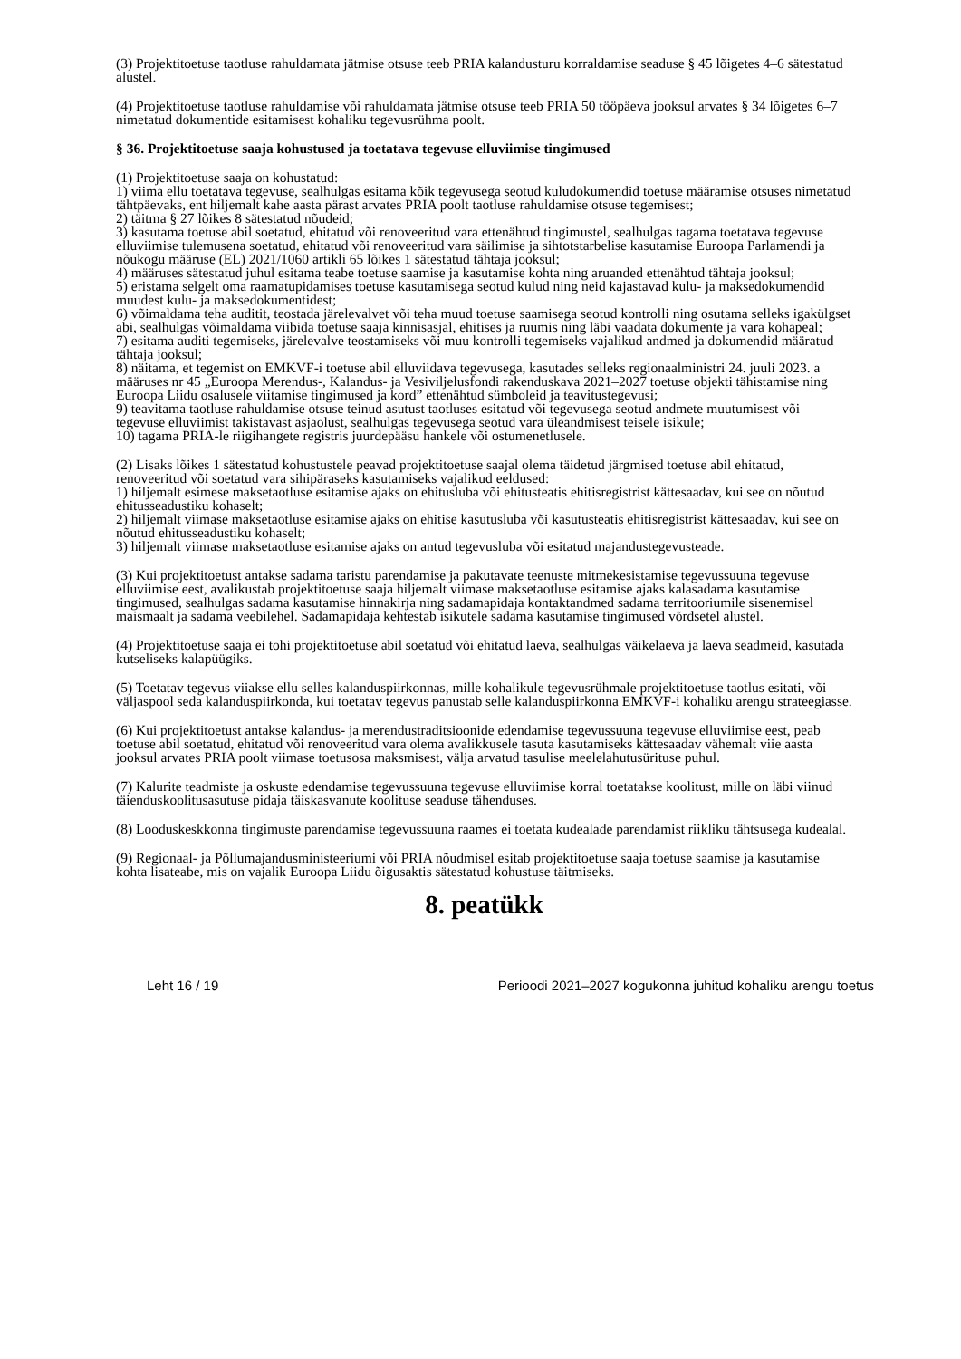(3) Projektitoetuse taotluse rahuldamata jätmise otsuse teeb PRIA kalandusturu korraldamise seaduse § 45 lõigetes 4–6 sätestatud alustel.
(4) Projektitoetuse taotluse rahuldamise või rahuldamata jätmise otsuse teeb PRIA 50 tööpäeva jooksul arvates § 34 lõigetes 6–7 nimetatud dokumentide esitamisest kohaliku tegevusrühma poolt.
§ 36. Projektitoetuse saaja kohustused ja toetatava tegevuse elluviimise tingimused
(1) Projektitoetuse saaja on kohustatud:
1) viima ellu toetatava tegevuse, sealhulgas esitama kõik tegevusega seotud kuludokumendid toetuse määramise otsuses nimetatud tähtpäevaks, ent hiljemalt kahe aasta pärast arvates PRIA poolt taotluse rahuldamise otsuse tegemisest;
2) täitma § 27 lõikes 8 sätestatud nõudeid;
3) kasutama toetuse abil soetatud, ehitatud või renoveeritud vara ettenähtud tingimustel, sealhulgas tagama toetatava tegevuse elluviimise tulemusena soetatud, ehitatud või renoveeritud vara säilimise ja sihtotstarbelise kasutamise Euroopa Parlamendi ja nõukogu määruse (EL) 2021/1060 artikli 65 lõikes 1 sätestatud tähtaja jooksul;
4) määruses sätestatud juhul esitama teabe toetuse saamise ja kasutamise kohta ning aruanded ettenähtud tähtaja jooksul;
5) eristama selgelt oma raamatupidamises toetuse kasutamisega seotud kulud ning neid kajastavad kulu- ja maksedokumendid muudest kulu- ja maksedokumentidest;
6) võimaldama teha auditit, teostada järelevalvet või teha muud toetuse saamisega seotud kontrolli ning osutama selleks igakülgset abi, sealhulgas võimaldama viibida toetuse saaja kinnisasjal, ehitises ja ruumis ning läbi vaadata dokumente ja vara kohapeal;
7) esitama auditi tegemiseks, järelevalve teostamiseks või muu kontrolli tegemiseks vajalikud andmed ja dokumendid määratud tähtaja jooksul;
8) näitama, et tegemist on EMKVF-i toetuse abil elluviidava tegevusega, kasutades selleks regionaalministri 24. juuli 2023. a määruses nr 45 „Euroopa Merendus-, Kalandus- ja Vesiviljelusfondi rakenduskava 2021–2027 toetuse objekti tähistamise ning Euroopa Liidu osalusele viitamise tingimused ja kord” ettenähtud sümboleid ja teavitustegevusi;
9) teavitama taotluse rahuldamise otsuse teinud asutust taotluses esitatud või tegevusega seotud andmete muutumisest või tegevuse elluviimist takistavast asjaolust, sealhulgas tegevusega seotud vara üleandmisest teisele isikule;
10) tagama PRIA-le riigihangete registris juurdepääsu hankele või ostumenetlusele.
(2) Lisaks lõikes 1 sätestatud kohustustele peavad projektitoetuse saajal olema täidetud järgmised toetuse abil ehitatud, renoveeritud või soetatud vara sihipäraseks kasutamiseks vajalikud eeldused:
1) hiljemalt esimese maksetaotluse esitamise ajaks on ehitusluba või ehitusteatis ehitisregistrist kättesaadav, kui see on nõutud ehitusseadustiku kohaselt;
2) hiljemalt viimase maksetaotluse esitamise ajaks on ehitise kasutusluba või kasutusteatis ehitisregistrist kättesaadav, kui see on nõutud ehitusseadustiku kohaselt;
3) hiljemalt viimase maksetaotluse esitamise ajaks on antud tegevusluba või esitatud majandustegevusteade.
(3) Kui projektitoetust antakse sadama taristu parendamise ja pakutavate teenuste mitmekesistamise tegevussuuna tegevuse elluviimise eest, avalikustab projektitoetuse saaja hiljemalt viimase maksetaotluse esitamise ajaks kalasadama kasutamise tingimused, sealhulgas sadama kasutamise hinnakirja ning sadamapidaja kontaktandmed sadama territooriumile sisenemisel maismaalt ja sadama veebilehel. Sadamapidaja kehtestab isikutele sadama kasutamise tingimused võrdsetel alustel.
(4) Projektitoetuse saaja ei tohi projektitoetuse abil soetatud või ehitatud laeva, sealhulgas väikelaeva ja laeva seadmeid, kasutada kutseliseks kalapüügiks.
(5) Toetatav tegevus viiakse ellu selles kalanduspiirkonnas, mille kohalikule tegevusrühmale projektitoetuse taotlus esitati, või väljaspool seda kalanduspiirkonda, kui toetatav tegevus panustab selle kalanduspiirkonna EMKVF-i kohaliku arengu strateegiasse.
(6) Kui projektitoetust antakse kalandus- ja merendustraditsioonide edendamise tegevussuuna tegevuse elluviimise eest, peab toetuse abil soetatud, ehitatud või renoveeritud vara olema avalikkusele tasuta kasutamiseks kättesaadav vähemalt viie aasta jooksul arvates PRIA poolt viimase toetusosa maksmisest, välja arvatud tasulise meelelahutusürituse puhul.
(7) Kalurite teadmiste ja oskuste edendamise tegevussuuna tegevuse elluviimise korral toetatakse koolitust, mille on läbi viinud täienduskoolitusasutuse pidaja täiskasvanute koolituse seaduse tähenduses.
(8) Looduskeskkonna tingimuste parendamise tegevussuuna raames ei toetata kudealade parendamist riikliku tähtsusega kudealal.
(9) Regionaal- ja Põllumajandusministeeriumi või PRIA nõudmisel esitab projektitoetuse saaja toetuse saamise ja kasutamise kohta lisateabe, mis on vajalik Euroopa Liidu õigusaktis sätestatud kohustuse täitmiseks.
8. peatükk
Leht 16 / 19 Perioodi 2021–2027 kogukonna juhitud kohaliku arengu toetus